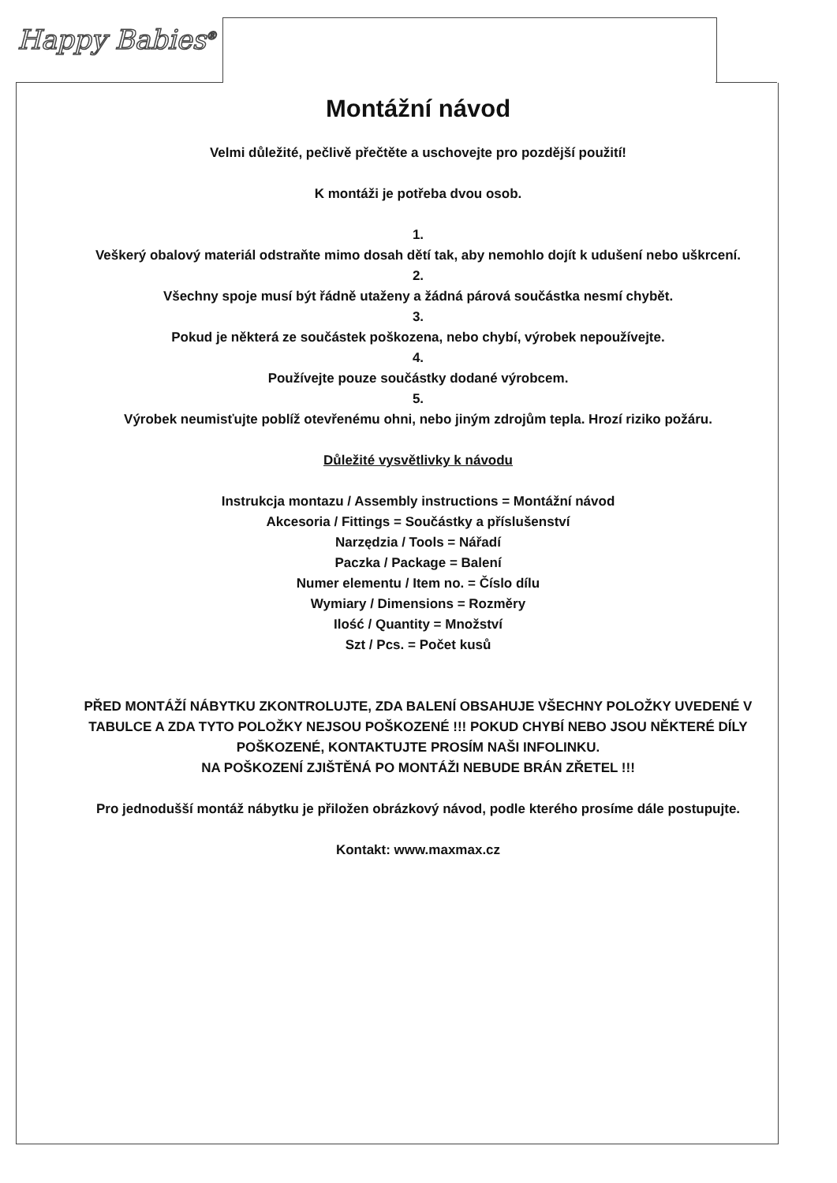Happy Babies<sup>®</sup>
Montážní návod
Velmi důležité, pečlivě přečtěte a uschovejte pro pozdější použití!
K montáži je potřeba dvou osob.
1.
Veškerý obalový materiál odstraňte mimo dosah dětí tak, aby nemohlo dojít k udušení nebo uškrcení.
2.
Všechny spoje musí být řádně utaženy a žádná párová součástka nesmí chybět.
3.
Pokud je některá ze součástek poškozena, nebo chybí, výrobek nepoužívejte.
4.
Používejte pouze součástky dodané výrobcem.
5.
Výrobek neumisťujte poblíž otevřenému ohni, nebo jiným zdrojům tepla. Hrozí riziko požáru.
Důležité vysvětlivky k návodu
Instrukcja montazu / Assembly instructions = Montážní návod
Akcesoria / Fittings = Součástky a příslušenství
Narzędzia / Tools = Nářadí
Paczka / Package = Balení
Numer elementu / Item no. = Číslo dílu
Wymiary / Dimensions = Rozměry
Ilość / Quantity = Množství
Szt / Pcs. = Počet kusů
PŘED MONTÁŽÍ NÁBYTKU ZKONTROLUJTE, ZDA BALENÍ OBSAHUJE VŠECHNY POLOŽKY UVEDENÉ V TABULCE A ZDA TYTO POLOŽKY NEJSOU POŠKOZENÉ !!! POKUD CHYBÍ NEBO JSOU NĚKTERÉ DÍLY POŠKOZENÉ, KONTAKTUJTE PROSÍM NAŠI INFOLINKU.
NA POŠKOZENÍ ZJIŠTĚNÁ PO MONTÁŽI NEBUDE BRÁN ZŘETEL !!!
Pro jednodušší montáž nábytku je přiložen obrázkový návod, podle kterého prosíme dále postupujte.
Kontakt: www.maxmax.cz